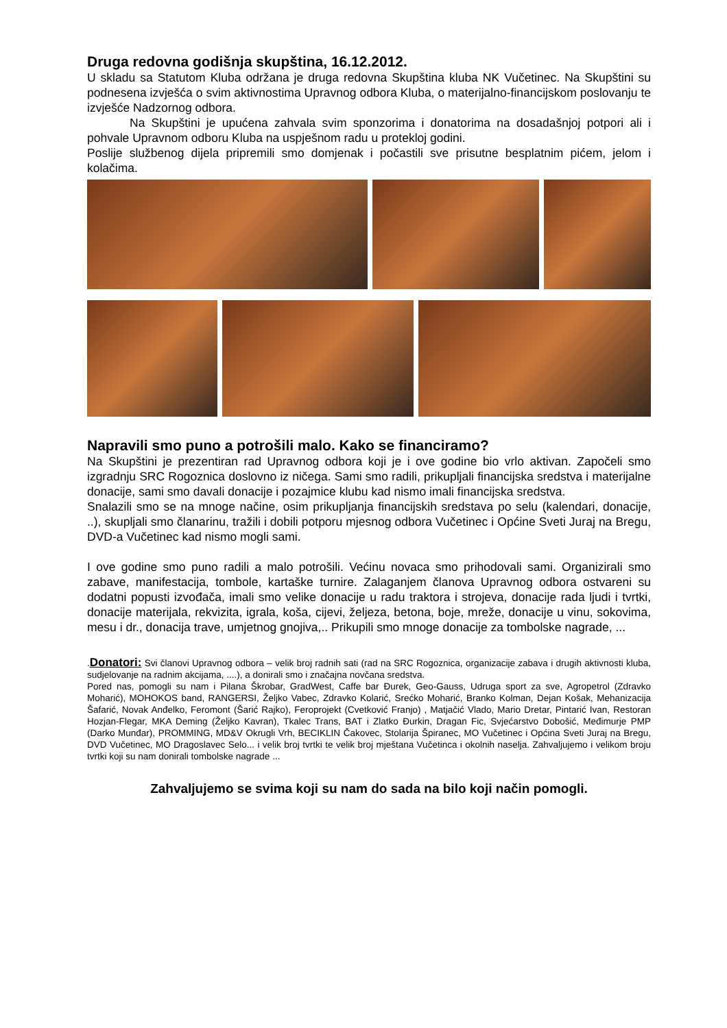Druga redovna godišnja skupština, 16.12.2012.
U skladu sa Statutom Kluba održana je druga redovna Skupština kluba NK Vučetinec. Na Skupštini su podnesena izvješća o svim aktivnostima Upravnog odbora Kluba, o materijalno-financijskom poslovanju te izvješće Nadzornog odbora.
Na Skupštini je upućena zahvala svim sponzorima i donatorima na dosadašnjoj potpori ali i pohvale Upravnom odboru Kluba na uspješnom radu u protekloj godini.
Poslije službenog dijela pripremili smo domjenak i počastili sve prisutne besplatnim pićem, jelom i kolačima.
Napravili smo puno a potrošili malo. Kako se financiramo?
Na Skupštini je prezentiran rad Upravnog odbora koji je i ove godine bio vrlo aktivan. Započeli smo izgradnju SRC Rogoznica doslovno iz ničega. Sami smo radili, prikupljali financijska sredstva i materijalne donacije, sami smo davali donacije i pozajmice klubu kad nismo imali financijska sredstva.
Snalazili smo se na mnoge načine, osim prikupljanja financijskih sredstava po selu (kalendari, donacije, ..), skupljali smo članarinu, tražili i dobili potporu mjesnog odbora Vučetinec i Općine Sveti Juraj na Bregu, DVD-a Vučetinec kad nismo mogli sami.
I ove godine smo puno radili a malo potrošili. Većinu novaca smo prihodovali sami. Organizirali smo zabave, manifestacija, tombole, kartaške turnire. Zalaganjem članova Upravnog odbora ostvareni su dodatni popusti izvođača, imali smo velike donacije u radu traktora i strojeva, donacije rada ljudi i tvrtki, donacije materijala, rekvizita, igrala, koša, cijevi, željeza, betona, boje, mreže, donacije u vinu, sokovima, mesu i dr., donacija trave, umjetnog gnojiva,.. Prikupili smo mnoge donacije za tombolske nagrade, ...
.Donatori: Svi članovi Upravnog odbora – velik broj radnih sati (rad na SRC Rogoznica, organizacije zabava i drugih aktivnosti kluba, sudjelovanje na radnim akcijama, ....), a donirali smo i značajna novčana sredstva.
Pored nas, pomogli su nam i Pilana Škrobar, GradWest, Caffe bar Đurek, Geo-Gauss, Udruga sport za sve, Agropetrol (Zdravko Moharić), MOHOKOS band, RANGERSI, Željko Vabec, Zdravko Kolarić, Srećko Moharić, Branko Kolman, Dejan Košak, Mehanizacija Šafarić, Novak Anđelko, Feromont (Šarić Rajko), Feroprojekt (Cvetković Franjo) , Matjačić Vlado, Mario Dretar, Pintarić Ivan, Restoran Hozjan-Flegar, MKA Deming (Željko Kavran), Tkalec Trans, BAT i Zlatko Đurkin, Dragan Fic, Svjećarstvo Dobošić, Međimurje PMP (Darko Munđar), PROMMING, MD&V Okrugli Vrh, BECIKLIN Čakovec, Stolarija Špiranec, MO Vučetinec i Općina Sveti Juraj na Bregu, DVD Vučetinec, MO Dragoslavec Selo... i velik broj tvrtki te velik broj mještana Vučetinca i okolnih naselja. Zahvaljujemo i velikom broju tvrtki koji su nam donirali tombolske nagrade ...
Zahvaljujemo se svima koji su nam do sada na bilo koji način pomogli.